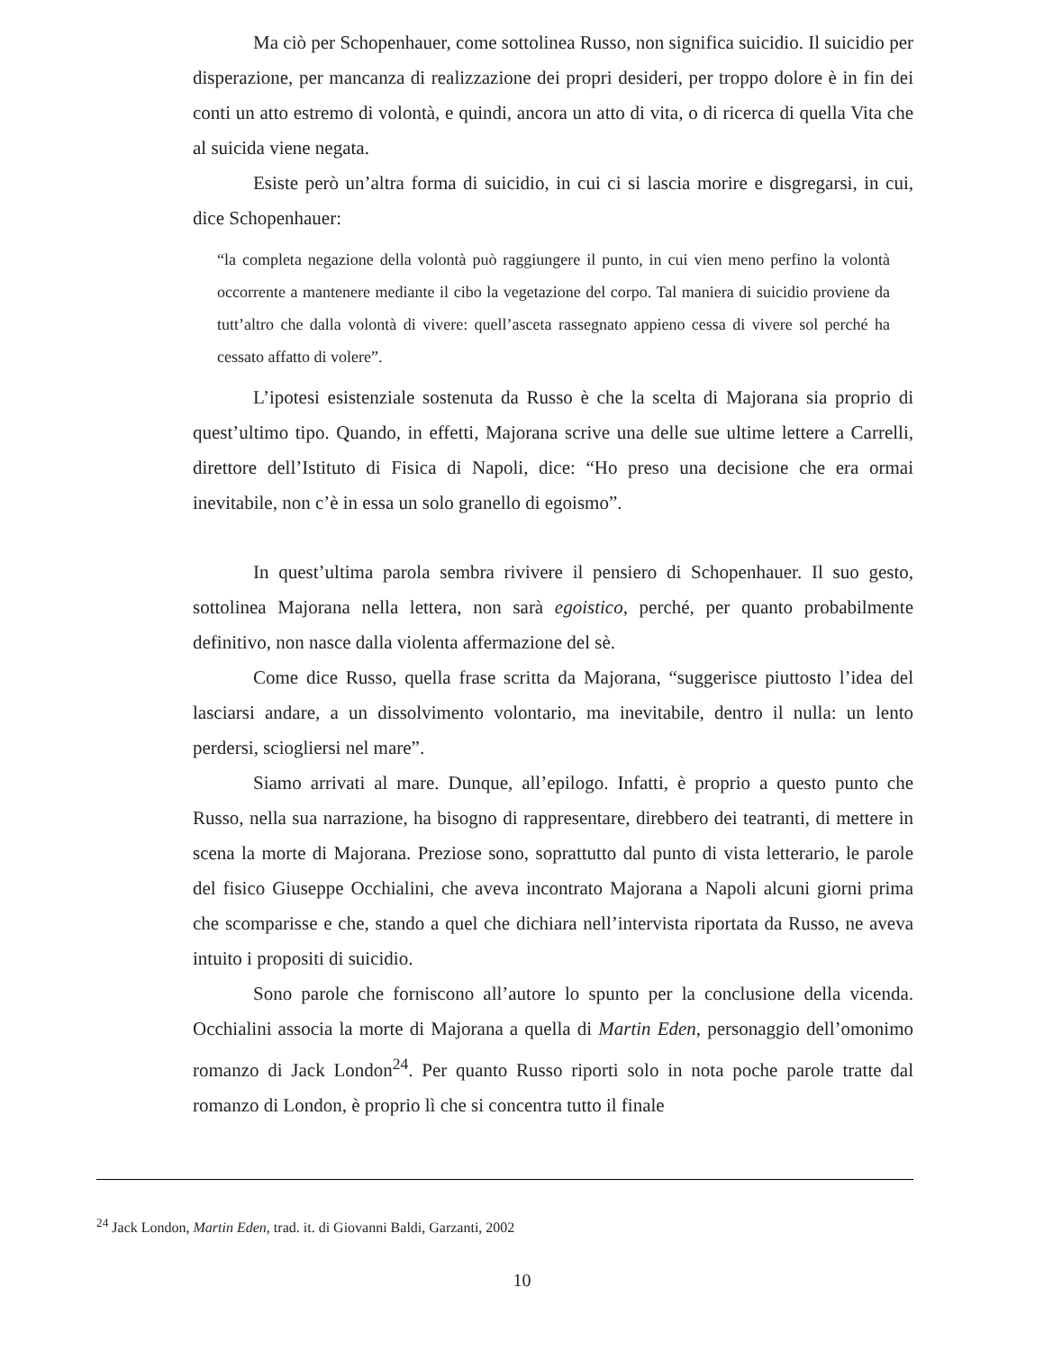Ma ciò per Schopenhauer, come sottolinea Russo, non significa suicidio. Il suicidio per disperazione, per mancanza di realizzazione dei propri desideri, per troppo dolore è in fin dei conti un atto estremo di volontà, e quindi, ancora un atto di vita, o di ricerca di quella Vita che al suicida viene negata.
Esiste però un’altra forma di suicidio, in cui ci si lascia morire e disgregarsi, in cui, dice Schopenhauer:
“la completa negazione della volontà può raggiungere il punto, in cui vien meno perfino la volontà occorrente a mantenere mediante il cibo la vegetazione del corpo. Tal maniera di suicidio proviene da tutt’altro che dalla volontà di vivere: quell’asceta rassegnato appieno cessa di vivere sol perché ha cessato affatto di volere”.
L’ipotesi esistenziale sostenuta da Russo è che la scelta di Majorana sia proprio di quest’ultimo tipo. Quando, in effetti, Majorana scrive una delle sue ultime lettere a Carrelli, direttore dell’Istituto di Fisica di Napoli, dice: “Ho preso una decisione che era ormai inevitabile, non c’è in essa un solo granello di egoismo”.
In quest’ultima parola sembra rivivere il pensiero di Schopenhauer. Il suo gesto, sottolinea Majorana nella lettera, non sarà egoistico, perché, per quanto probabilmente definitivo, non nasce dalla violenta affermazione del sè.
Come dice Russo, quella frase scritta da Majorana, “suggerisce piuttosto l’idea del lasciarsi andare, a un dissolvimento volontario, ma inevitabile, dentro il nulla: un lento perdersi, sciogliersi nel mare”.
Siamo arrivati al mare. Dunque, all’epilogo. Infatti, è proprio a questo punto che Russo, nella sua narrazione, ha bisogno di rappresentare, direbbero dei teatranti, di mettere in scena la morte di Majorana. Preziose sono, soprattutto dal punto di vista letterario, le parole del fisico Giuseppe Occhialini, che aveva incontrato Majorana a Napoli alcuni giorni prima che scomparisse e che, stando a quel che dichiara nell’intervista riportata da Russo, ne aveva intuito i propositi di suicidio.
Sono parole che forniscono all’autore lo spunto per la conclusione della vicenda. Occhialini associa la morte di Majorana a quella di Martin Eden, personaggio dell’omonimo romanzo di Jack London<sup>24</sup>. Per quanto Russo riporti solo in nota poche parole tratte dal romanzo di London, è proprio lì che si concentra tutto il finale
<sup>24</sup> Jack London, Martin Eden, trad. it. di Giovanni Baldi, Garzanti, 2002
10